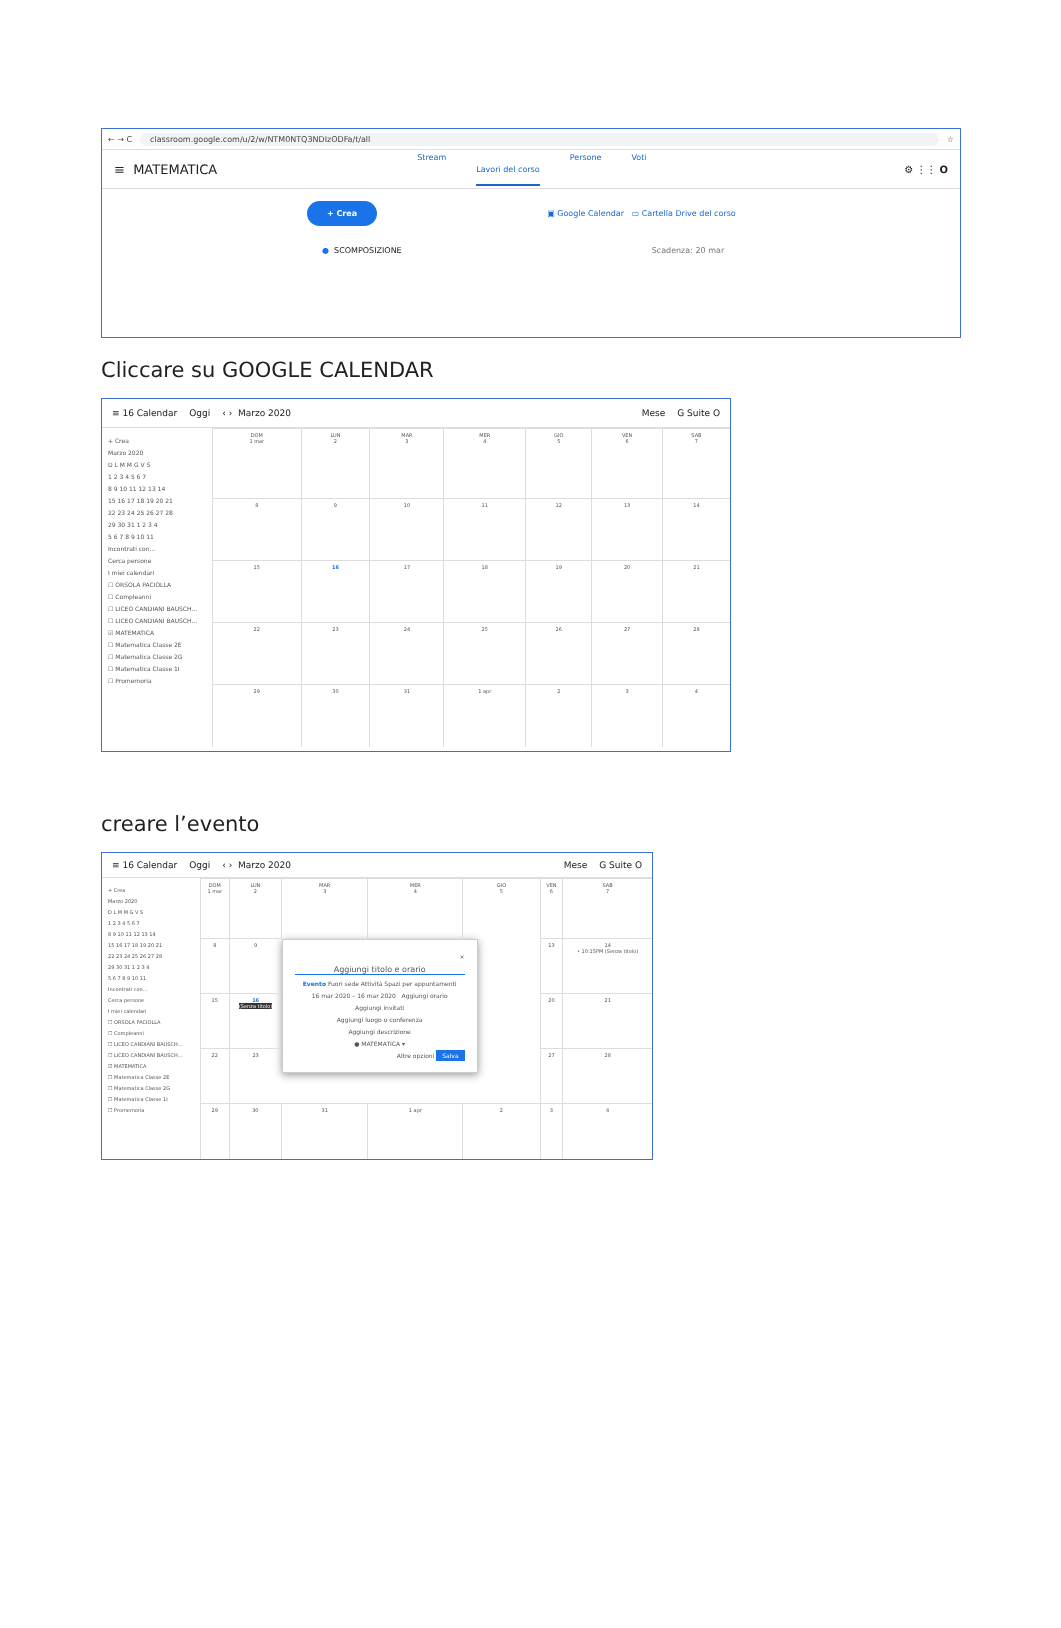← → C classroom.google.com/u/2/w/NTM0NTQ3NDIzODFa/t/all ☆
≡ MATEMATICA
Stream Lavori del corso Persone Voti
⚙ ⋮⋮ O
+ Crea ▣ Google Calendar ▭ Cartella Drive del corso
● SCOMPOSIZIONE Scadenza: 20 mar
Cliccare su GOOGLE CALENDAR
≡ 16 Calendar Oggi ‹ › Marzo 2020 Mese G Suite O
+ Crea
Marzo 2020
D L M M G V S
1 2 3 4 5 6 7
8 9 10 11 12 13 14
15 16 17 18 19 20 21
22 23 24 25 26 27 28
29 30 31 1 2 3 4
5 6 7 8 9 10 11
Incontrati con...
Cerca persone
I miei calendari
☐ ORSOLA PACIOLLA
☐ Compleanni
☐ LICEO CANDIANI BAUSCH...
☐ LICEO CANDIANI BAUSCH...
☑ MATEMATICA
☐ Matematica Classe 2E
☐ Matematica Classe 2G
☐ Matematica Classe 1I
☐ Promemoria
| DOM 1 mar | LUN 2 | MAR 3 | MER 4 | GIO 5 | VEN 6 | SAB 7 |
| 8 | 9 | 10 | 11 | 12 | 13 | 14 |
| 15 | 16 | 17 | 18 | 19 | 20 | 21 |
| 22 | 23 | 24 | 25 | 26 | 27 | 28 |
| 29 | 30 | 31 | 1 apr | 2 | 3 | 4 |
creare l’evento
≡ 16 Calendar Oggi ‹ › Marzo 2020 Mese G Suite O
+ Crea
Marzo 2020
D L M M G V S
1 2 3 4 5 6 7
8 9 10 11 12 13 14
15 16 17 18 19 20 21
22 23 24 25 26 27 28
29 30 31 1 2 3 4
5 6 7 8 9 10 11
Incontrati con...
Cerca persone
I miei calendari
☐ ORSOLA PACIOLLA
☐ Compleanni
☐ LICEO CANDIANI BAUSCH...
☐ LICEO CANDIANI BAUSCH...
☑ MATEMATICA
☐ Matematica Classe 2E
☐ Matematica Classe 2G
☐ Matematica Classe 1I
☐ Promemoria
| DOM 1 mar | LUN 2 | MAR 3 | MER 4 | GIO 5 | VEN 6 | SAB 7 |
| 8 | 9 | × Aggiungi titolo e orario Evento Fuori sede Attività Spazi per appuntamenti 16 mar 2020 – 16 mar 2020 Aggiungi orario Aggiungi invitati Aggiungi luogo o conferenza Aggiungi descrizione ● MATEMATICA ▾ Altre opzioni Salva | | | 13 | 14 • 10:15PM (Senza titolo) |
| 15 | 16 (Senza titolo) | | | | 20 | 21 |
| 22 | 23 | | | | 27 | 28 |
| 29 | 30 | 31 | 1 apr | 2 | 3 | 4 |